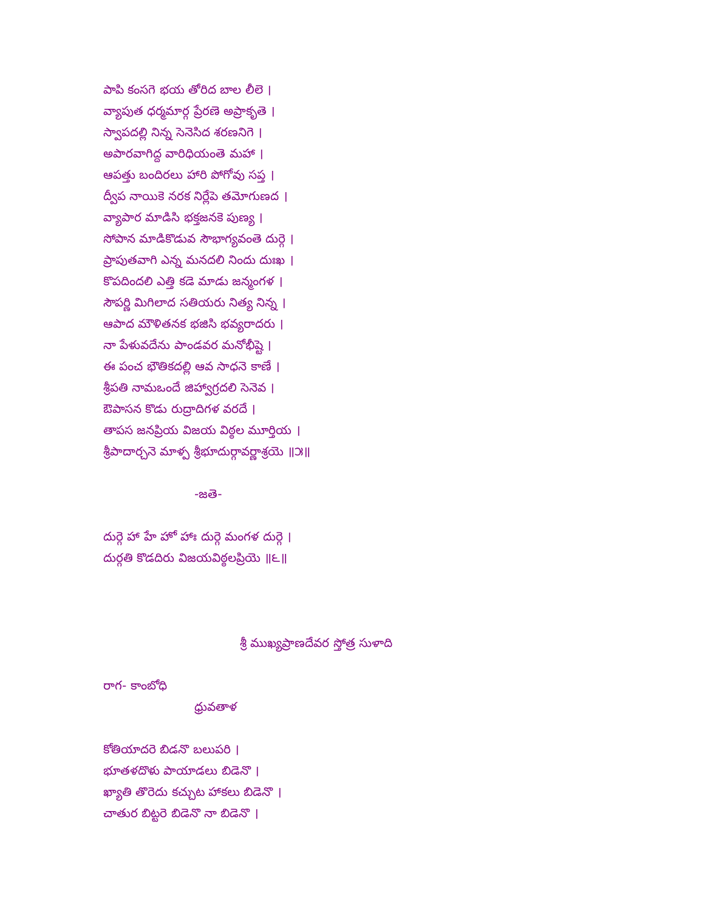పాపి కంసగె భయ తోరిద బాల లీలె ।
వ్యాపుత ధర్మమార్గ ప్రేరణె అప్రాకృతె ।
స్వాపదల్లి నిన్న సెనెసిద శరణనిగె ।
అపారవాగిద్ద వారిధియంతె మహా ।
ఆపత్తు బందిరలు హారి పోగోవు సప్త ।
ద్వీప నాయికె నరక నిర్లేపె తమోగుణద ।
వ్యాపార మాడిసి భక్తజనకె పుణ్య ।
సోపాన మాడికొడువ సౌభాగ్యవంతె దుర్గె ।
ప్రాపుతవాగి ఎన్న మనదలి నిందు దుఃఖ ।
కొపదిందలి ఎత్తి కడె మాడు జన్మంగళ ।
సౌపర్ణి మిగిలాద సతియరు నిత్య నిన్న ।
ఆపాద మౌళితనక భజిసి భవ్యరాదరు ।
నా పేళువదేను పాండవర మనోభీష్టె ।
ఈ పంచ భౌతికదల్లి ఆవ సాధనె కాణే ।
శ్రీపతి నామఒందే జిహ్వాగ్రదలి సెనెవ ।
ఔపాసన కొడు రుద్రాదిగళ వరదే ।
తాపస జనప్రియ విజయ విఠ్ఠల మూర్తియ ।
శ్రీపాదార్చనె మాళ్ప శ్రీభూదుర్గావర్ణాశ్రయె ॥౫॥
-జతె-
దుర్గె హా హే హో హాః దుర్గె మంగళ దుర్గె ।
దుర్గతి కొడదిరు విజయవిఠ్ఠలప్రియె ॥౬॥
శ్రీ ముఖ్యప్రాణదేవర స్తోత్ర సుళాది
రాగ- కాంబోధి
ధ్రువతాళ
కోతియాదరె బిడనొ బలుపరి ।
భూతళదొళు పాయాడలు బిడెనొ ।
ఖ్యాతి తొరెదు కచ్చుట హాకలు బిడెనొ ।
చాతుర బిట్టరె బిడెనొ నా బిడెనొ ।